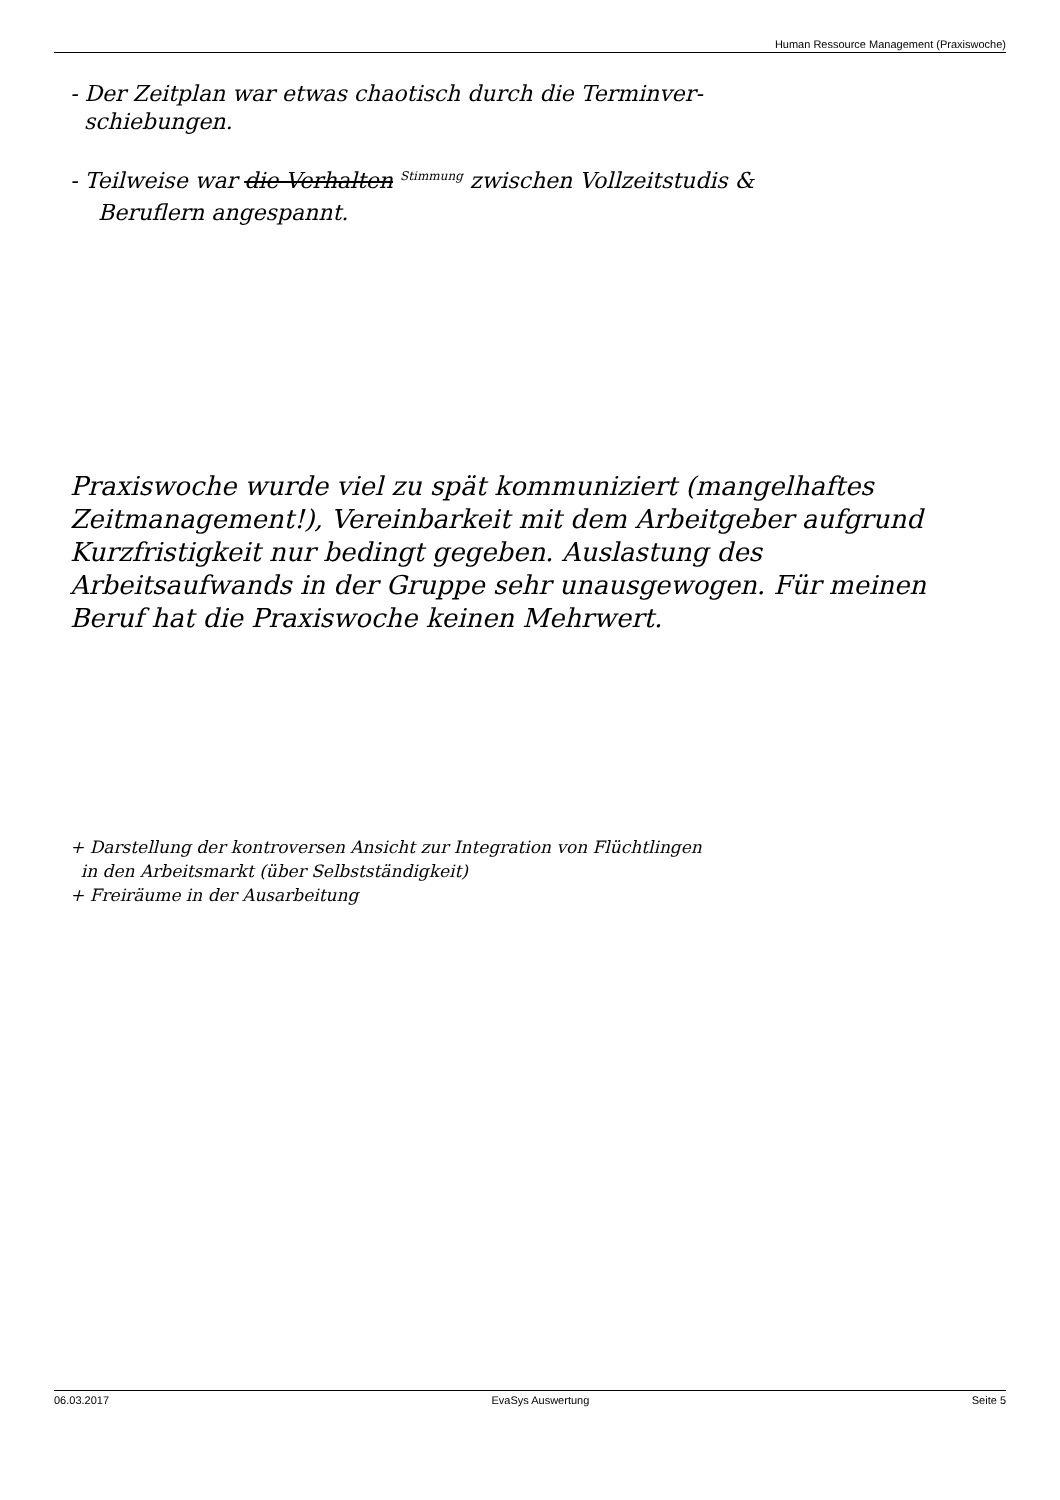Human Ressource Management (Praxiswoche)
- Der Zeitplan war etwas chaotisch durch die Terminver-
schiebungen.
- Teilweise war die Verhalten <sup>Stimmung</sup> zwischen Vollzeitstudis &
Beruflern angespannt.
Praxiswoche wurde viel zu spät kommuniziert (mangelhaftes Zeitmanagement!), Vereinbarkeit mit dem Arbeitgeber aufgrund Kurzfristigkeit nur bedingt gegeben. Auslastung des Arbeitsaufwands in der Gruppe sehr unausgewogen. Für meinen Beruf hat die Praxiswoche keinen Mehrwert.
+ Darstellung der kontroversen Ansicht zur Integration von Flüchtlingen
in den Arbeitsmarkt (über Selbstständigkeit)
+ Freiräume in der Ausarbeitung
06.03.2017 EvaSys Auswertung Seite 5